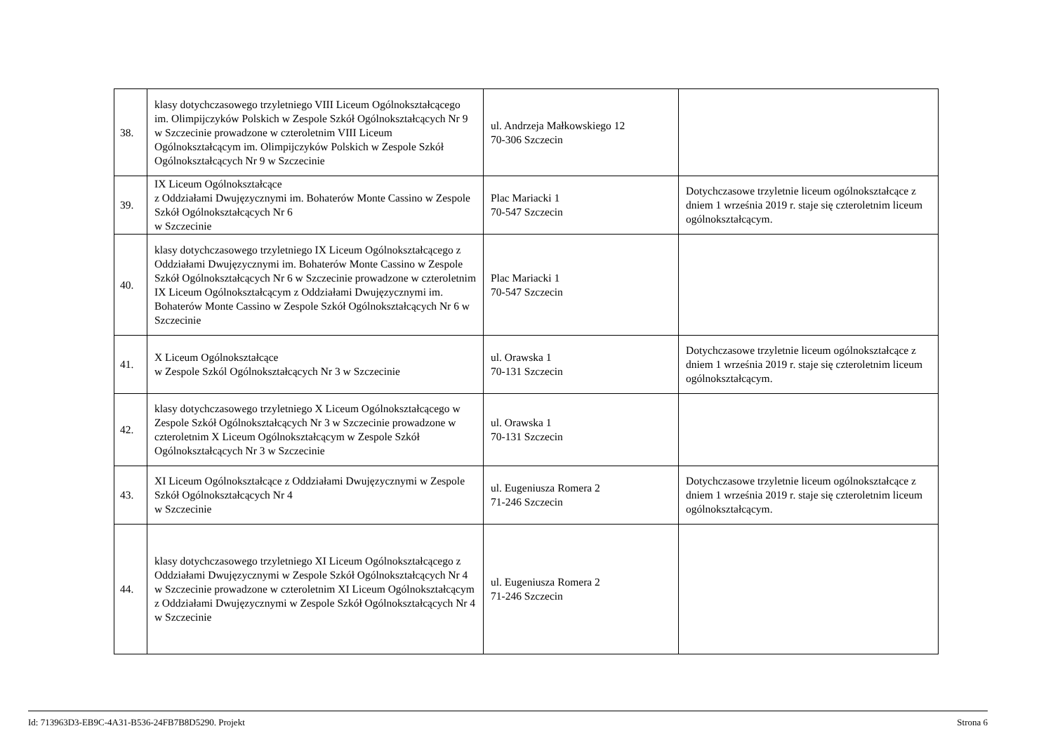| 38. | klasy dotychczasowego trzyletniego VIII Liceum Ogólnokształcącego im. Olimpijczyków Polskich w Zespole Szkół Ogólnokształcących Nr 9 w Szczecinie prowadzone w czteroletnim VIII Liceum Ogólnokształcącym im. Olimpijczyków Polskich w Zespole Szkół Ogólnokształcących Nr 9 w Szczecinie | ul. Andrzeja Małkowskiego 12 70-306 Szczecin | |
| 39. | IX Liceum Ogólnokształcące z Oddziałami Dwujęzycznymi im. Bohaterów Monte Cassino w Zespole Szkół Ogólnokształcących Nr 6 w Szczecinie | Plac Mariacki 1 70-547 Szczecin | Dotychczasowe trzyletnie liceum ogólnokształcące z dniem 1 września 2019 r. staje się czteroletnim liceum ogólnokształcącym. |
| 40. | klasy dotychczasowego trzyletniego IX Liceum Ogólnokształcącego z Oddziałami Dwujęzycznymi im. Bohaterów Monte Cassino w Zespole Szkół Ogólnokształcących Nr 6 w Szczecinie prowadzone w czteroletnim IX Liceum Ogólnokształcącym z Oddziałami Dwujęzycznymi im. Bohaterów Monte Cassino w Zespole Szkół Ogólnokształcących Nr 6 w Szczecinie | Plac Mariacki 1 70-547 Szczecin | |
| 41. | X Liceum Ogólnokształcące w Zespole Szkól Ogólnokształcących Nr 3 w Szczecinie | ul. Orawska 1 70-131 Szczecin | Dotychczasowe trzyletnie liceum ogólnokształcące z dniem 1 września 2019 r. staje się czteroletnim liceum ogólnokształcącym. |
| 42. | klasy dotychczasowego trzyletniego X Liceum Ogólnokształcącego w Zespole Szkół Ogólnokształcących Nr 3 w Szczecinie prowadzone w czteroletnim X Liceum Ogólnokształcącym w Zespole Szkół Ogólnokształcących Nr 3 w Szczecinie | ul. Orawska 1 70-131 Szczecin | |
| 43. | XI Liceum Ogólnokształcące z Oddziałami Dwujęzycznymi w Zespole Szkół Ogólnokształcących Nr 4 w Szczecinie | ul. Eugeniusza Romera 2 71-246 Szczecin | Dotychczasowe trzyletnie liceum ogólnokształcące z dniem 1 września 2019 r. staje się czteroletnim liceum ogólnokształcącym. |
| 44. | klasy dotychczasowego trzyletniego XI Liceum Ogólnokształcącego z Oddziałami Dwujęzycznymi w Zespole Szkół Ogólnokształcących Nr 4 w Szczecinie prowadzone w czteroletnim XI Liceum Ogólnokształcącym z Oddziałami Dwujęzycznymi w Zespole Szkół Ogólnokształcących Nr 4 w Szczecinie | ul. Eugeniusza Romera 2 71-246 Szczecin | |
Id: 713963D3-EB9C-4A31-B536-24FB7B8D5290. Projekt Strona 6